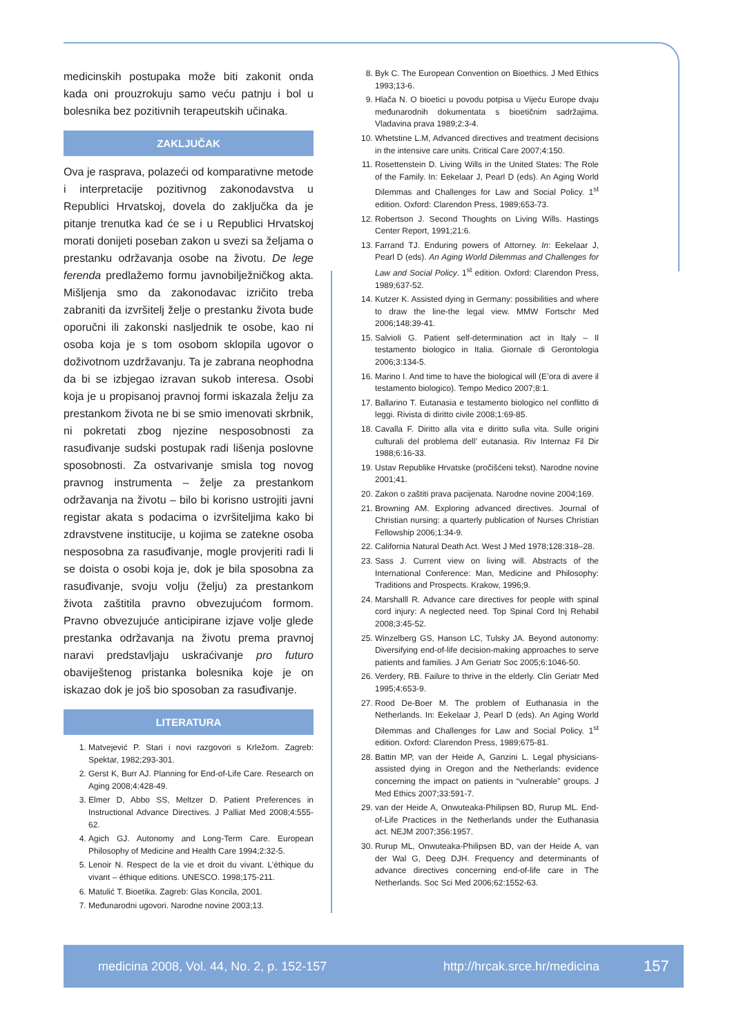medicinskih postupaka može biti zakonit onda kada oni prouzrokuju samo veću patnju i bol u bolesnika bez pozitivnih terapeutskih učinaka.
ZAKLJUČAK
Ova je rasprava, polazeći od komparativne metode i interpretacije pozitivnog zakonodavstva u Republici Hrvatskoj, dovela do zaključka da je pitanje trenutka kad će se i u Republici Hrvatskoj morati donijeti poseban zakon u svezi sa željama o prestanku održavanja osobe na životu. De lege ferenda predlažemo formu javnobilježničkog akta. Mišljenja smo da zakonodavac izričito treba zabraniti da izvršitelj želje o prestanku života bude oporučni ili zakonski nasljednik te osobe, kao ni osoba koja je s tom osobom sklopila ugovor o doživotnom uzdržavanju. Ta je zabrana neophodna da bi se izbjegao izravan sukob interesa. Osobi koja je u propisanoj pravnoj formi iskazala želju za prestankom života ne bi se smio imenovati skrbnik, ni pokretati zbog njezine nesposobnosti za rasuđivanje sudski postupak radi lišenja poslovne sposobnosti. Za ostvarivanje smisla tog novog pravnog instrumenta – želje za prestankom održavanja na životu – bilo bi korisno ustrojiti javni registar akata s podacima o izvršiteljima kako bi zdravstvene institucije, u kojima se zatekne osoba nesposobna za rasuđivanje, mogle provjeriti radi li se doista o osobi koja je, dok je bila sposobna za rasuđivanje, svoju volju (želju) za prestankom života zaštitila pravno obvezujućom formom. Pravno obvezujuće anticipirane izjave volje glede prestanka održavanja na životu prema pravnoj naravi predstavljaju uskraćivanje pro futuro obaviještenog pristanka bolesnika koje je on iskazao dok je još bio sposoban za rasuđivanje.
LITERATURA
1. Matvejević P. Stari i novi razgovori s Krležom. Zagreb: Spektar, 1982;293-301.
2. Gerst K, Burr AJ. Planning for End-of-Life Care. Research on Aging 2008;4:428-49.
3. Elmer D, Abbo SS, Meltzer D. Patient Preferences in Instructional Advance Directives. J Palliat Med 2008;4:555-62.
4. Agich GJ. Autonomy and Long-Term Care. European Philosophy of Medicine and Health Care 1994;2:32-5.
5. Lenoir N. Respect de la vie et droit du vivant. L’éthique du vivant – éthique editions. UNESCO. 1998;175-211.
6. Matulić T. Bioetika. Zagreb: Glas Koncila, 2001.
7. Međunarodni ugovori. Narodne novine 2003;13.
8. Byk C. The European Convention on Bioethics. J Med Ethics 1993;13-6.
9. Hlača N. O bioetici u povodu potpisa u Vijeću Europe dvaju međunarodnih dokumentata s bioetičnim sadržajima. Vladavina prava 1989;2:3-4.
10. Whetstine L.M, Advanced directives and treatment decisions in the intensive care units. Critical Care 2007;4:150.
11. Rosettenstein D. Living Wills in the United States: The Role of the Family. In: Eekelaar J, Pearl D (eds). An Aging World Dilemmas and Challenges for Law and Social Policy. 1<sup>st</sup> edition. Oxford: Clarendon Press, 1989;653-73.
12. Robertson J. Second Thoughts on Living Wills. Hastings Center Report, 1991;21:6.
13. Farrand TJ. Enduring powers of Attorney. In: Eekelaar J, Pearl D (eds). An Aging World Dilemmas and Challenges for Law and Social Policy. 1<sup>st</sup> edition. Oxford: Clarendon Press, 1989;637-52.
14. Kutzer K. Assisted dying in Germany: possibilities and where to draw the line-the legal view. MMW Fortschr Med 2006;148:39-41.
15. Salvioli G. Patient self-determination act in Italy – Il testamento biologico in Italia. Giornale di Gerontologia 2006;3:134-5.
16. Marino I. And time to have the biological will (E’ora di avere il testamento biologico). Tempo Medico 2007;8:1.
17. Ballarino T. Eutanasia e testamento biologico nel conflitto di leggi. Rivista di diritto civile 2008;1:69-85.
18. Cavalla F. Diritto alla vita e diritto sulla vita. Sulle origini culturali del problema dell’ eutanasia. Riv Internaz Fil Dir 1988;6:16-33.
19. Ustav Republike Hrvatske (pročišćeni tekst). Narodne novine 2001;41.
20. Zakon o zaštiti prava pacijenata. Narodne novine 2004;169.
21. Browning AM. Exploring advanced directives. Journal of Christian nursing: a quarterly publication of Nurses Christian Fellowship 2006;1:34-9.
22. California Natural Death Act. West J Med 1978;128:318–28.
23. Sass J. Current view on living will. Abstracts of the International Conference: Man, Medicine and Philosophy: Traditions and Prospects. Krakow, 1996;9.
24. Marshalll R. Advance care directives for people with spinal cord injury: A neglected need. Top Spinal Cord Inj Rehabil 2008;3:45-52.
25. Winzelberg GS, Hanson LC, Tulsky JA. Beyond autonomy: Diversifying end-of-life decision-making approaches to serve patients and families. J Am Geriatr Soc 2005;6:1046-50.
26. Verdery, RB. Failure to thrive in the elderly. Clin Geriatr Med 1995;4:653-9.
27. Rood De-Boer M. The problem of Euthanasia in the Netherlands. In: Eekelaar J, Pearl D (eds). An Aging World Dilemmas and Challenges for Law and Social Policy. 1<sup>st</sup> edition. Oxford: Clarendon Press, 1989;675-81.
28. Battin MP, van der Heide A, Ganzini L. Legal physicians-assisted dying in Oregon and the Netherlands: evidence concerning the impact on patients in “vulnerable” groups. J Med Ethics 2007;33:591-7.
29. van der Heide A, Onwuteaka-Philipsen BD, Rurup ML. End-of-Life Practices in the Netherlands under the Euthanasia act. NEJM 2007;356:1957.
30. Rurup ML, Onwuteaka-Philipsen BD, van der Heide A, van der Wal G, Deeg DJH. Frequency and determinants of advance directives concerning end-of-life care in The Netherlands. Soc Sci Med 2006;62:1552-63.
medicina 2008, Vol. 44, No. 2, p. 152-157 http://hrcak.srce.hr/medicina 157